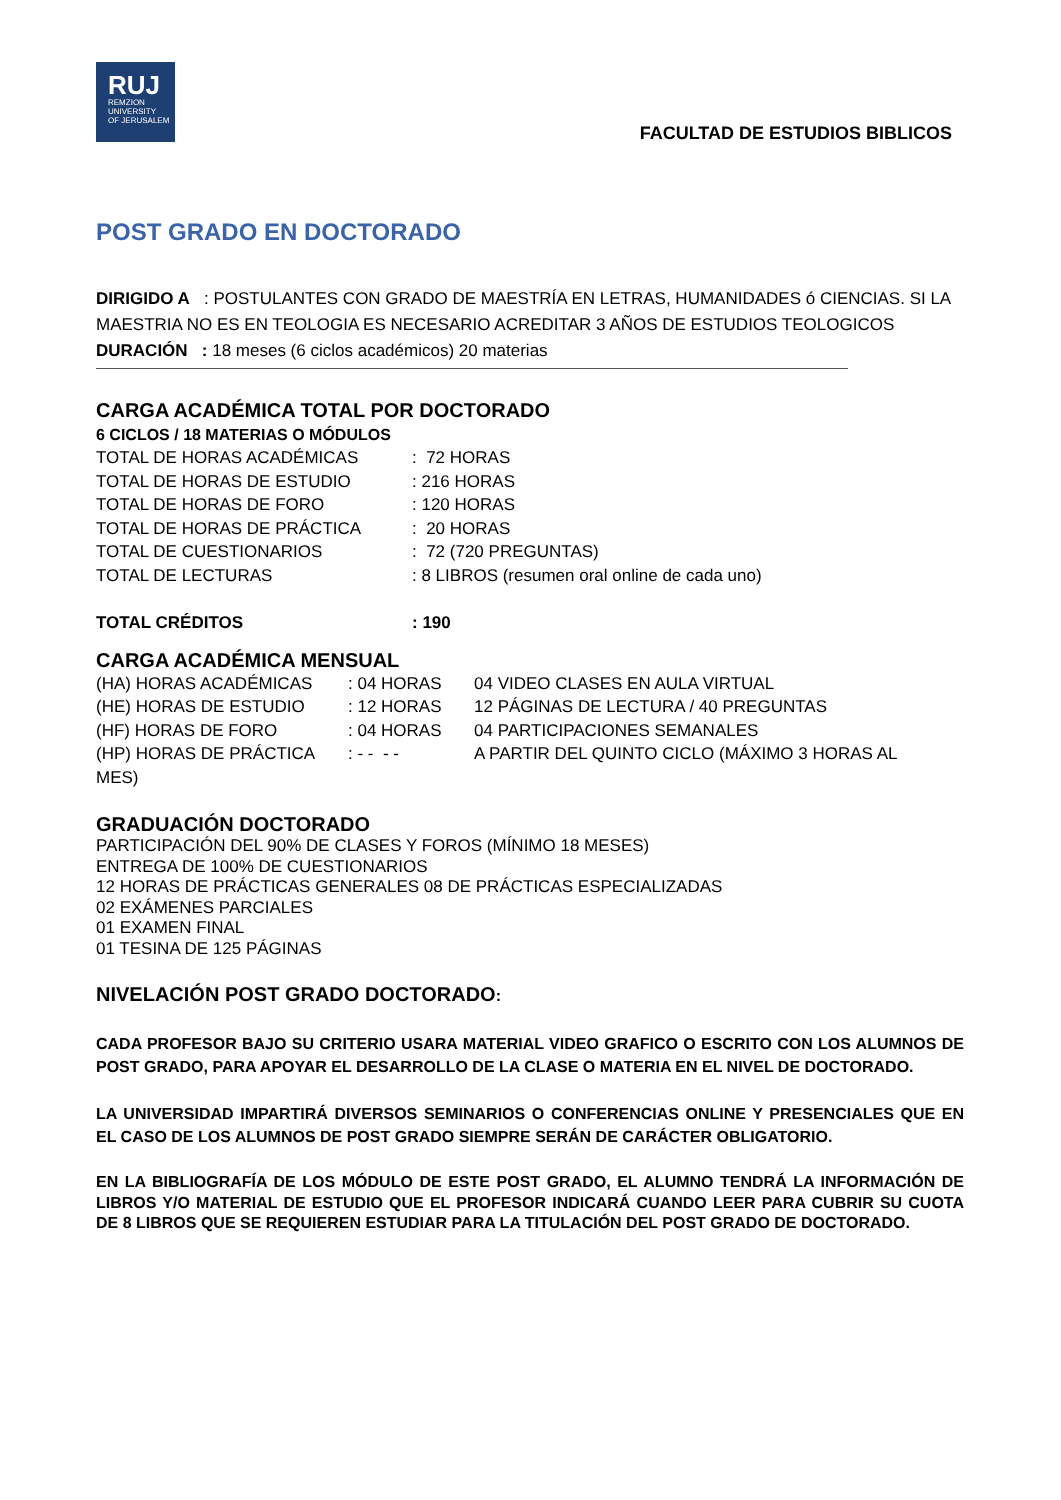RUJ
REMZION
UNIVERSITY
OF JERUSALEM
FACULTAD DE ESTUDIOS BIBLICOS
POST GRADO EN DOCTORADO
DIRIGIDO A : POSTULANTES CON GRADO DE MAESTRÍA EN LETRAS, HUMANIDADES ó CIENCIAS. SI LA MAESTRIA NO ES EN TEOLOGIA ES NECESARIO ACREDITAR 3 AÑOS DE ESTUDIOS TEOLOGICOS
DURACIÓN : 18 meses (6 ciclos académicos) 20 materias
CARGA ACADÉMICA TOTAL POR DOCTORADO
6 CICLOS / 18 MATERIAS O MÓDULOS
| TOTAL DE HORAS ACADÉMICAS | : 72 HORAS |
| TOTAL DE HORAS DE ESTUDIO | : 216 HORAS |
| TOTAL DE HORAS DE FORO | : 120 HORAS |
| TOTAL DE HORAS DE PRÁCTICA | : 20 HORAS |
| TOTAL DE CUESTIONARIOS | : 72 (720 PREGUNTAS) |
| TOTAL DE LECTURAS | : 8 LIBROS (resumen oral online de cada uno) |
| TOTAL CRÉDITOS | : 190 |
CARGA ACADÉMICA MENSUAL
| (HA) HORAS ACADÉMICAS | : 04 HORAS | 04 VIDEO CLASES EN AULA VIRTUAL |
| (HE) HORAS DE ESTUDIO | : 12 HORAS | 12 PÁGINAS DE LECTURA / 40 PREGUNTAS |
| (HF) HORAS DE FORO | : 04 HORAS | 04 PARTICIPACIONES SEMANALES |
| (HP) HORAS DE PRÁCTICA | : - - - - | A PARTIR DEL QUINTO CICLO (MÁXIMO 3 HORAS AL |
| MES) | | |
GRADUACIÓN DOCTORADO
PARTICIPACIÓN DEL 90% DE CLASES Y FOROS (MÍNIMO 18 MESES)
ENTREGA DE 100% DE CUESTIONARIOS
12 HORAS DE PRÁCTICAS GENERALES 08 DE PRÁCTICAS ESPECIALIZADAS
02 EXÁMENES PARCIALES
01 EXAMEN FINAL
01 TESINA DE 125 PÁGINAS
NIVELACIÓN POST GRADO DOCTORADO:
CADA PROFESOR BAJO SU CRITERIO USARA MATERIAL VIDEO GRAFICO O ESCRITO CON LOS ALUMNOS DE POST GRADO, PARA APOYAR EL DESARROLLO DE LA CLASE O MATERIA EN EL NIVEL DE DOCTORADO.
LA UNIVERSIDAD IMPARTIRÁ DIVERSOS SEMINARIOS O CONFERENCIAS ONLINE Y PRESENCIALES QUE EN EL CASO DE LOS ALUMNOS DE POST GRADO SIEMPRE SERÁN DE CARÁCTER OBLIGATORIO.
EN LA BIBLIOGRAFÍA DE LOS MÓDULO DE ESTE POST GRADO, EL ALUMNO TENDRÁ LA INFORMACIÓN DE LIBROS Y/O MATERIAL DE ESTUDIO QUE EL PROFESOR INDICARÁ CUANDO LEER PARA CUBRIR SU CUOTA DE 8 LIBROS QUE SE REQUIEREN ESTUDIAR PARA LA TITULACIÓN DEL POST GRADO DE DOCTORADO.